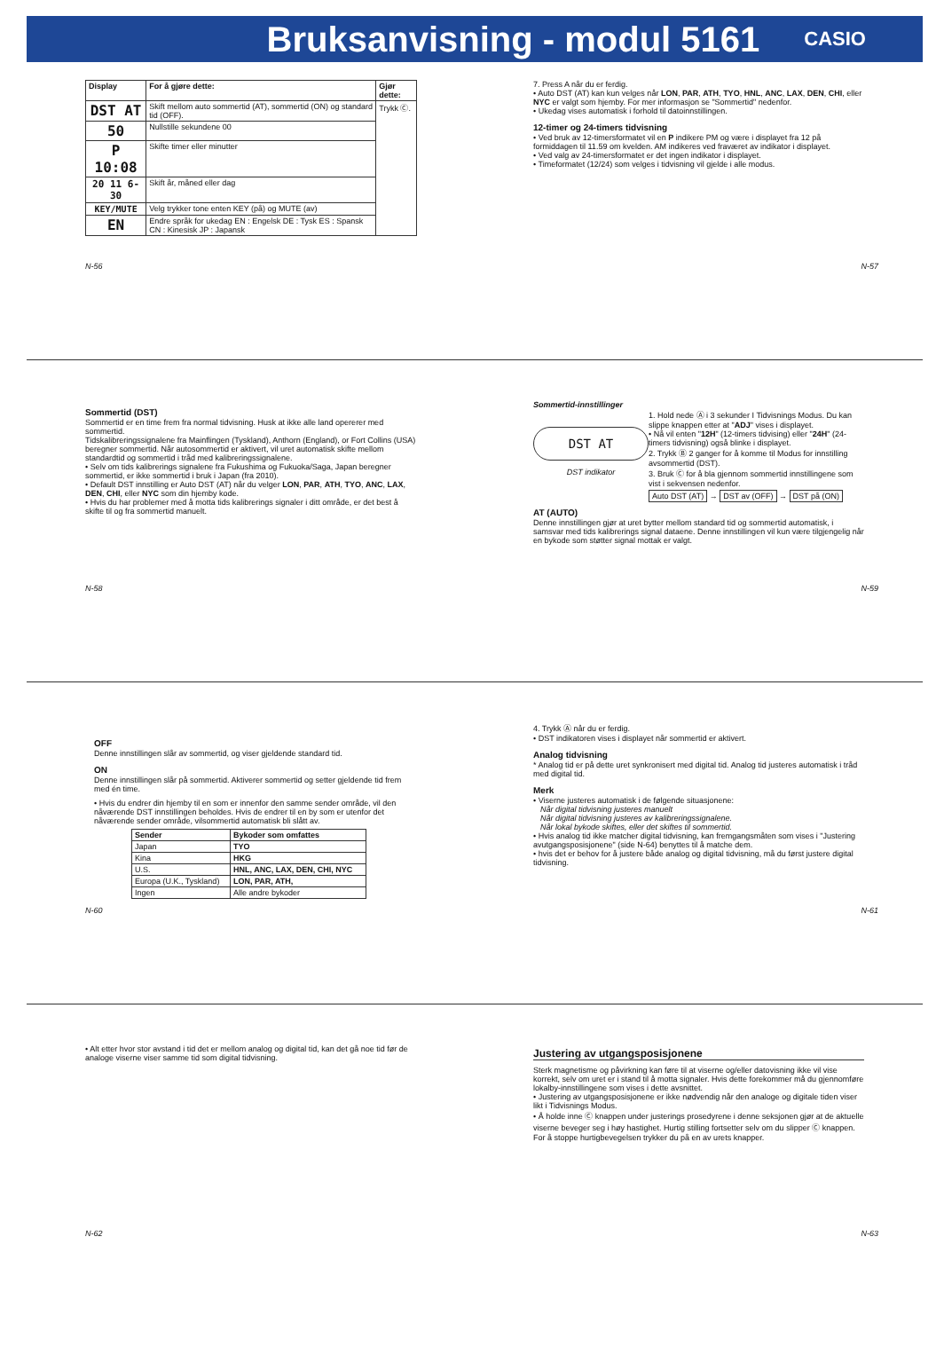Bruksanvisning - modul 5161
CASIO
| Display | For å gjøre dette: | Gjør dette: |
| --- | --- | --- |
| DST AT | Skift mellom auto sommertid (AT), sommertid (ON) og standard tid (OFF). | Trykk Ⓒ. |
| 50 | Nullstille sekundene 00 | |
| P 10:08 | Skifte timer eller minutter | |
| 20 11 6-30 | Skift år, måned eller dag | |
| KEY/MUTE | Velg trykker tone enten KEY (på) og MUTE (av) | |
| EN | Endre språk for ukedag EN : Engelsk DE : Tysk ES : Spansk CN : Kinesisk JP : Japansk | |
N-56
7. Press A når du er ferdig.
• Auto DST (AT) kan kun velges når LON, PAR, ATH, TYO, HNL, ANC, LAX, DEN, CHI, eller NYC er valgt som hjemby. For mer informasjon se "Sommertid" nedenfor.
• Ukedag vises automatisk i forhold til datoinnstillingen.
12-timer og 24-timers tidvisning
• Ved bruk av 12-timersformatet vil en P indikere PM og være i displayet fra 12 på formiddagen til 11.59 om kvelden. AM indikeres ved fraværet av indikator i displayet.
• Ved valg av 24-timersformatet er det ingen indikator i displayet.
• Timeformatet (12/24) som velges i tidvisning vil gjelde i alle modus.
N-57
Sommertid (DST)
Sommertid er en time frem fra normal tidvisning. Husk at ikke alle land opererer med sommertid.
Tidskalibreringssignalene fra Mainflingen (Tyskland), Anthorn (England), or Fort Collins (USA) beregner sommertid. Når autosommertid er aktivert, vil uret automatisk skifte mellom standardtid og sommertid i tråd med kalibreringssignalene.
• Selv om tids kalibrerings signalene fra Fukushima og Fukuoka/Saga, Japan beregner sommertid, er ikke sommertid i bruk i Japan (fra 2010).
• Default DST innstilling er Auto DST (AT) når du velger LON, PAR, ATH, TYO, ANC, LAX, DEN, CHI, eller NYC som din hjemby kode.
• Hvis du har problemer med å motta tids kalibrerings signaler i ditt område, er det best å skifte til og fra sommertid manuelt.
N-58
Sommertid-innstillinger
DST AT
DST indikator
1. Hold nede Ⓐ i 3 sekunder I Tidvisnings Modus. Du kan slippe knappen etter at "ADJ" vises i displayet.
• Nå vil enten "12H" (12-timers tidvising) eller "24H" (24-timers tidvisning) også blinke i displayet.
2. Trykk Ⓑ 2 ganger for å komme til Modus for innstilling avsommertid (DST).
3. Bruk Ⓒ for å bla gjennom sommertid innstillingene som vist i sekvensen nedenfor.
Auto DST (AT) → DST av (OFF) → DST på (ON)
AT (AUTO)
Denne innstillingen gjør at uret bytter mellom standard tid og sommertid automatisk, i samsvar med tids kalibrerings signal dataene. Denne innstillingen vil kun være tilgjengelig når en bykode som støtter signal mottak er valgt.
N-59
OFF
Denne innstillingen slår av sommertid, og viser gjeldende standard tid.
ON
Denne innstillingen slår på sommertid. Aktiverer sommertid og setter gjeldende tid frem med én time.
• Hvis du endrer din hjemby til en som er innenfor den samme sender område, vil den nåværende DST innstillingen beholdes. Hvis de endrer til en by som er utenfor det nåværende sender område, vilsommertid automatisk bli slått av.
| Sender | Bykoder som omfattes |
| --- | --- |
| Japan | TYO |
| Kina | HKG |
| U.S. | HNL, ANC, LAX, DEN, CHI, NYC |
| Europa (U.K., Tyskland) | LON, PAR, ATH, |
| Ingen | Alle andre bykoder |
N-60
4. Trykk Ⓐ når du er ferdig.
• DST indikatoren vises i displayet når sommertid er aktivert.
Analog tidvisning
* Analog tid er på dette uret synkronisert med digital tid. Analog tid justeres automatisk i tråd med digital tid.
Merk
• Viserne justeres automatisk i de følgende situasjonene:
Når digital tidvisning justeres manuelt
Når digital tidvisning justeres av kalibreringssignalene.
Når lokal bykode skiftes, eller det skiftes til sommertid.
• Hvis analog tid ikke matcher digital tidvisning, kan fremgangsmåten som vises i "Justering avutgangsposisjonene" (side N-64) benyttes til å matche dem.
• hvis det er behov for å justere både analog og digital tidvisning, må du først justere digital tidvisning.
N-61
• Alt etter hvor stor avstand i tid det er mellom analog og digital tid, kan det gå noe tid før de analoge viserne viser samme tid som digital tidvisning.
N-62
Justering av utgangsposisjonene
Sterk magnetisme og påvirkning kan føre til at viserne og/eller datovisning ikke vil vise korrekt, selv om uret er i stand til å motta signaler. Hvis dette forekommer må du gjennomføre lokalby-innstillingene som vises i dette avsnittet.
• Justering av utgangsposisjonene er ikke nødvendig når den analoge og digitale tiden viser likt i Tidvisnings Modus.
• Å holde inne Ⓒ knappen under justerings prosedyrene i denne seksjonen gjør at de aktuelle viserne beveger seg i høy hastighet. Hurtig stilling fortsetter selv om du slipper Ⓒ knappen. For å stoppe hurtigbevegelsen trykker du på en av urets knapper.
N-63